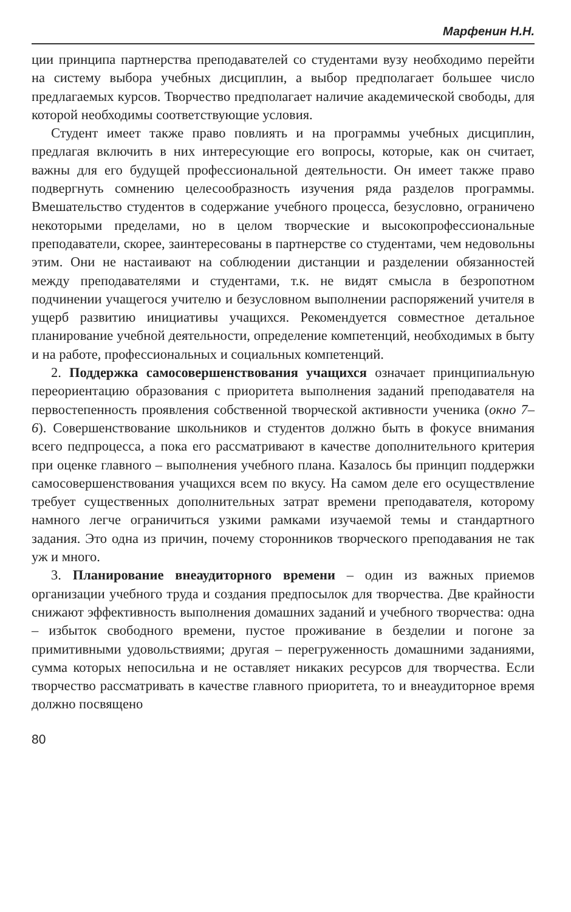Марфенин Н.Н.
ции принципа партнерства преподавателей со студентами вузу необходимо перейти на систему выбора учебных дисциплин, а выбор предполагает большее число предлагаемых курсов. Творчество предполагает наличие академической свободы, для которой необходимы соответствующие условия.
Студент имеет также право повлиять и на программы учебных дисциплин, предлагая включить в них интересующие его вопросы, которые, как он считает, важны для его будущей профессиональной деятельности. Он имеет также право подвергнуть сомнению целесообразность изучения ряда разделов программы. Вмешательство студентов в содержание учебного процесса, безусловно, ограничено некоторыми пределами, но в целом творческие и высокопрофессиональные преподаватели, скорее, заинтересованы в партнерстве со студентами, чем недовольны этим. Они не настаивают на соблюдении дистанции и разделении обязанностей между преподавателями и студентами, т.к. не видят смысла в безропотном подчинении учащегося учителю и безусловном выполнении распоряжений учителя в ущерб развитию инициативы учащихся. Рекомендуется совместное детальное планирование учебной деятельности, определение компетенций, необходимых в быту и на работе, профессиональных и социальных компетенций.
2. Поддержка самосовершенствования учащихся означает принципиальную переориентацию образования с приоритета выполнения заданий преподавателя на первостепенность проявления собственной творческой активности ученика (окно 7–6). Совершенствование школьников и студентов должно быть в фокусе внимания всего педпроцесса, а пока его рассматривают в качестве дополнительного критерия при оценке главного – выполнения учебного плана. Казалось бы принцип поддержки самосовершенствования учащихся всем по вкусу. На самом деле его осуществление требует существенных дополнительных затрат времени преподавателя, которому намного легче ограничиться узкими рамками изучаемой темы и стандартного задания. Это одна из причин, почему сторонников творческого преподавания не так уж и много.
3. Планирование внеаудиторного времени – один из важных приемов организации учебного труда и создания предпосылок для творчества. Две крайности снижают эффективность выполнения домашних заданий и учебного творчества: одна – избыток свободного времени, пустое проживание в безделии и погоне за примитивными удовольствиями; другая – перегруженность домашними заданиями, сумма которых непосильна и не оставляет никаких ресурсов для творчества. Если творчество рассматривать в качестве главного приоритета, то и внеаудиторное время должно посвящено
80